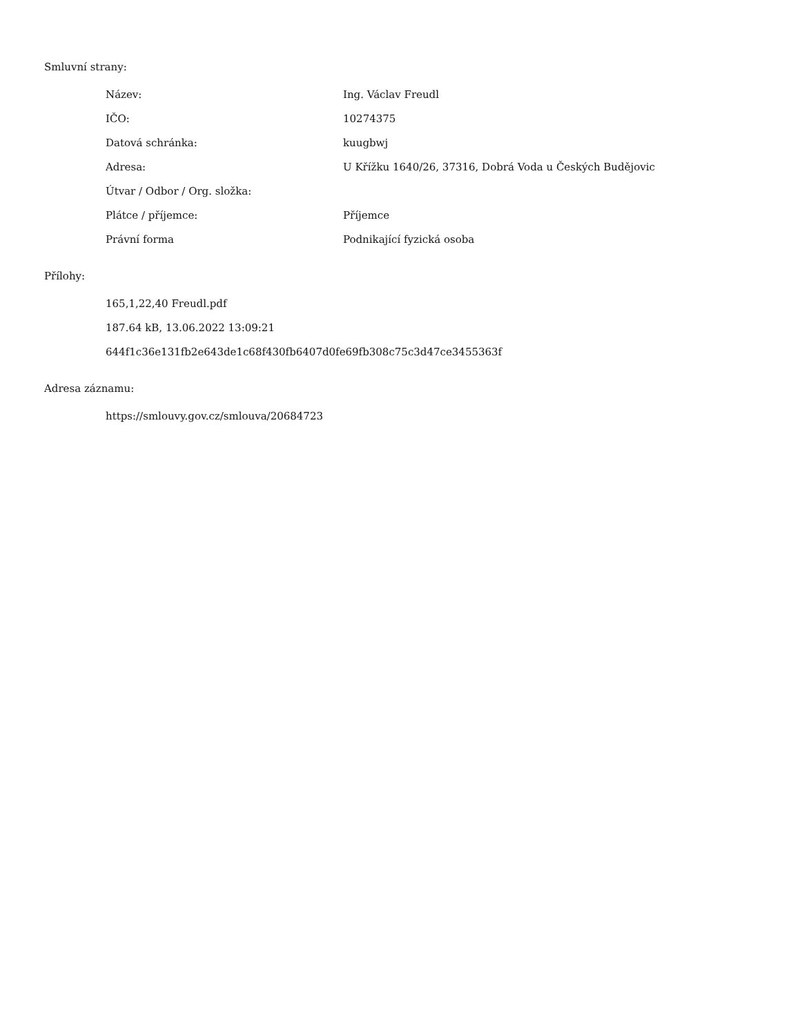Smluvní strany:
| Název: | Ing. Václav Freudl |
| IČO: | 10274375 |
| Datová schránka: | kuugbwj |
| Adresa: | U Křížku 1640/26, 37316, Dobrá Voda u Českých Budějovic |
| Útvar / Odbor / Org. složka: | |
| Plátce / příjemce: | Příjemce |
| Právní forma | Podnikající fyzická osoba |
Přílohy:
165,1,22,40 Freudl.pdf
187.64 kB, 13.06.2022 13:09:21
644f1c36e131fb2e643de1c68f430fb6407d0fe69fb308c75c3d47ce3455363f
Adresa záznamu:
https://smlouvy.gov.cz/smlouva/20684723